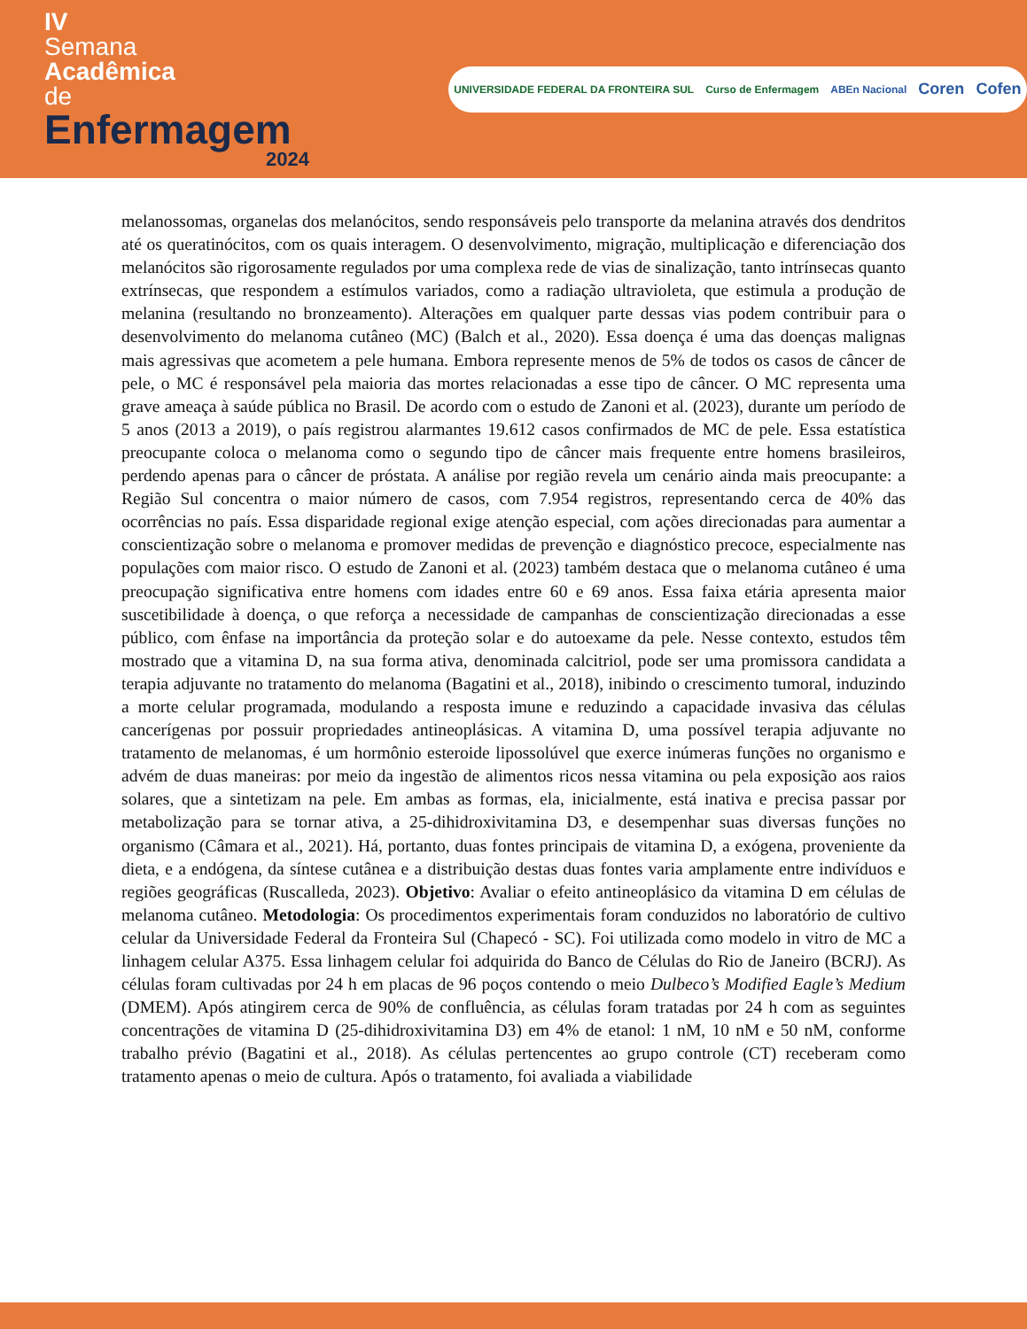IV
Semana
Acadêmica
de
Enfermagem
2024
UNIVERSIDADE FEDERAL DA FRONTEIRA SUL Curso de Enfermagem ABEn Nacional Coren Cofen
melanossomas, organelas dos melanócitos, sendo responsáveis pelo transporte da melanina através dos dendritos até os queratinócitos, com os quais interagem. O desenvolvimento, migração, multiplicação e diferenciação dos melanócitos são rigorosamente regulados por uma complexa rede de vias de sinalização, tanto intrínsecas quanto extrínsecas, que respondem a estímulos variados, como a radiação ultravioleta, que estimula a produção de melanina (resultando no bronzeamento). Alterações em qualquer parte dessas vias podem contribuir para o desenvolvimento do melanoma cutâneo (MC) (Balch et al., 2020). Essa doença é uma das doenças malignas mais agressivas que acometem a pele humana. Embora represente menos de 5% de todos os casos de câncer de pele, o MC é responsável pela maioria das mortes relacionadas a esse tipo de câncer. O MC representa uma grave ameaça à saúde pública no Brasil. De acordo com o estudo de Zanoni et al. (2023), durante um período de 5 anos (2013 a 2019), o país registrou alarmantes 19.612 casos confirmados de MC de pele. Essa estatística preocupante coloca o melanoma como o segundo tipo de câncer mais frequente entre homens brasileiros, perdendo apenas para o câncer de próstata. A análise por região revela um cenário ainda mais preocupante: a Região Sul concentra o maior número de casos, com 7.954 registros, representando cerca de 40% das ocorrências no país. Essa disparidade regional exige atenção especial, com ações direcionadas para aumentar a conscientização sobre o melanoma e promover medidas de prevenção e diagnóstico precoce, especialmente nas populações com maior risco. O estudo de Zanoni et al. (2023) também destaca que o melanoma cutâneo é uma preocupação significativa entre homens com idades entre 60 e 69 anos. Essa faixa etária apresenta maior suscetibilidade à doença, o que reforça a necessidade de campanhas de conscientização direcionadas a esse público, com ênfase na importância da proteção solar e do autoexame da pele. Nesse contexto, estudos têm mostrado que a vitamina D, na sua forma ativa, denominada calcitriol, pode ser uma promissora candidata a terapia adjuvante no tratamento do melanoma (Bagatini et al., 2018), inibindo o crescimento tumoral, induzindo a morte celular programada, modulando a resposta imune e reduzindo a capacidade invasiva das células cancerígenas por possuir propriedades antineoplásicas. A vitamina D, uma possível terapia adjuvante no tratamento de melanomas, é um hormônio esteroide lipossolúvel que exerce inúmeras funções no organismo e advém de duas maneiras: por meio da ingestão de alimentos ricos nessa vitamina ou pela exposição aos raios solares, que a sintetizam na pele. Em ambas as formas, ela, inicialmente, está inativa e precisa passar por metabolização para se tornar ativa, a 25-dihidroxivitamina D3, e desempenhar suas diversas funções no organismo (Câmara et al., 2021). Há, portanto, duas fontes principais de vitamina D, a exógena, proveniente da dieta, e a endógena, da síntese cutânea e a distribuição destas duas fontes varia amplamente entre indivíduos e regiões geográficas (Ruscalleda, 2023). Objetivo: Avaliar o efeito antineoplásico da vitamina D em células de melanoma cutâneo. Metodologia: Os procedimentos experimentais foram conduzidos no laboratório de cultivo celular da Universidade Federal da Fronteira Sul (Chapecó - SC). Foi utilizada como modelo in vitro de MC a linhagem celular A375. Essa linhagem celular foi adquirida do Banco de Células do Rio de Janeiro (BCRJ). As células foram cultivadas por 24 h em placas de 96 poços contendo o meio Dulbeco’s Modified Eagle’s Medium (DMEM). Após atingirem cerca de 90% de confluência, as células foram tratadas por 24 h com as seguintes concentrações de vitamina D (25-dihidroxivitamina D3) em 4% de etanol: 1 nM, 10 nM e 50 nM, conforme trabalho prévio (Bagatini et al., 2018). As células pertencentes ao grupo controle (CT) receberam como tratamento apenas o meio de cultura. Após o tratamento, foi avaliada a viabilidade